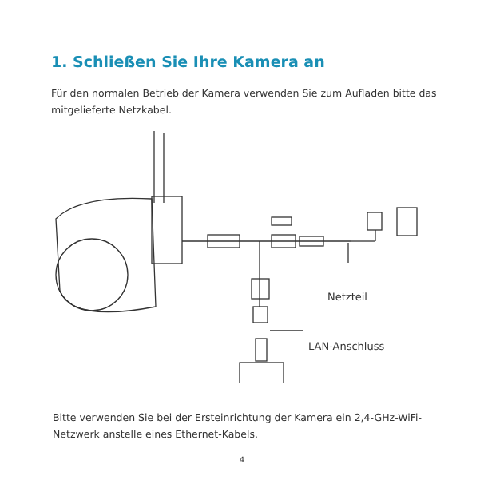1. Schließen Sie Ihre Kamera an
Für den normalen Betrieb der Kamera verwenden Sie zum Aufladen bitte das mitgelieferte Netzkabel.
Netzteil
LAN-Anschluss
Bitte verwenden Sie bei der Ersteinrichtung der Kamera ein 2,4-GHz-WiFi-Netzwerk anstelle eines Ethernet-Kabels.
4